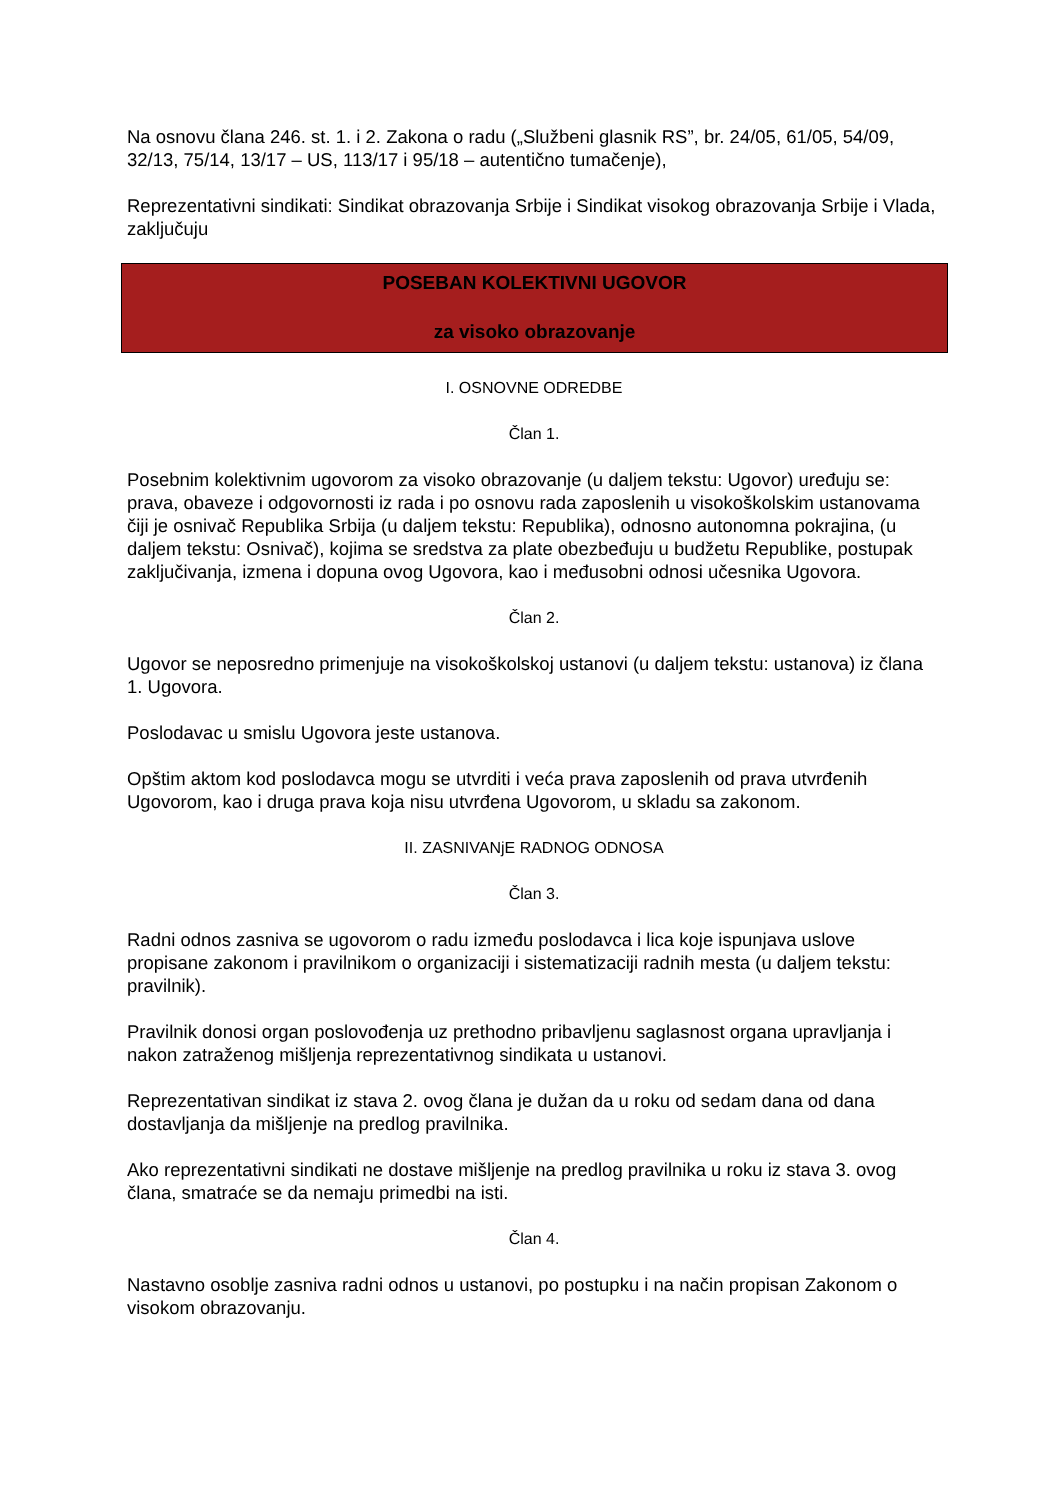Na osnovu člana 246. st. 1. i 2. Zakona o radu („Službeni glasnik RS”, br. 24/05, 61/05, 54/09, 32/13, 75/14, 13/17 – US, 113/17 i 95/18 – autentično tumačenje),
Reprezentativni sindikati: Sindikat obrazovanja Srbije i Sindikat visokog obrazovanja Srbije i Vlada, zaključuju
POSEBAN KOLEKTIVNI UGOVOR
za visoko obrazovanje
I. OSNOVNE ODREDBE
Član 1.
Posebnim kolektivnim ugovorom za visoko obrazovanje (u daljem tekstu: Ugovor) uređuju se: prava, obaveze i odgovornosti iz rada i po osnovu rada zaposlenih u visokoškolskim ustanovama čiji je osnivač Republika Srbija (u daljem tekstu: Republika), odnosno autonomna pokrajina, (u daljem tekstu: Osnivač), kojima se sredstva za plate obezbeđuju u budžetu Republike, postupak zaključivanja, izmena i dopuna ovog Ugovora, kao i međusobni odnosi učesnika Ugovora.
Član 2.
Ugovor se neposredno primenjuje na visokoškolskoj ustanovi (u daljem tekstu: ustanova) iz člana 1. Ugovora.
Poslodavac u smislu Ugovora jeste ustanova.
Opštim aktom kod poslodavca mogu se utvrditi i veća prava zaposlenih od prava utvrđenih Ugovorom, kao i druga prava koja nisu utvrđena Ugovorom, u skladu sa zakonom.
II. ZASNIVANjE RADNOG ODNOSA
Član 3.
Radni odnos zasniva se ugovorom o radu između poslodavca i lica koje ispunjava uslove propisane zakonom i pravilnikom o organizaciji i sistematizaciji radnih mesta (u daljem tekstu: pravilnik).
Pravilnik donosi organ poslovođenja uz prethodno pribavljenu saglasnost organa upravljanja i nakon zatraženog mišljenja reprezentativnog sindikata u ustanovi.
Reprezentativan sindikat iz stava 2. ovog člana je dužan da u roku od sedam dana od dana dostavljanja da mišljenje na predlog pravilnika.
Ako reprezentativni sindikati ne dostave mišljenje na predlog pravilnika u roku iz stava 3. ovog člana, smatraće se da nemaju primedbi na isti.
Član 4.
Nastavno osoblje zasniva radni odnos u ustanovi, po postupku i na način propisan Zakonom o visokom obrazovanju.